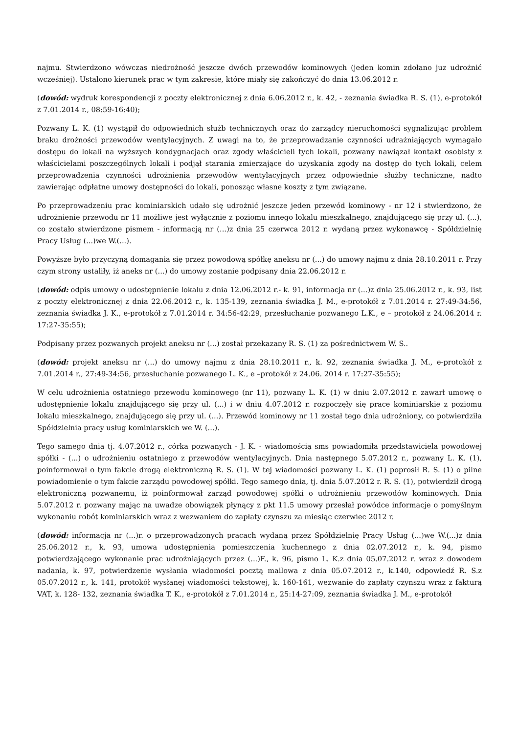najmu. Stwierdzono wówczas niedrożność jeszcze dwóch przewodów kominowych (jeden komin zdołano juz udrożnić wcześniej). Ustalono kierunek prac w tym zakresie, które miały się zakończyć do dnia 13.06.2012 r.
(dowód: wydruk korespondencji z poczty elektronicznej z dnia 6.06.2012 r., k. 42, - zeznania świadka R. S. (1), e-protokół z 7.01.2014 r., 08:59-16:40);
Pozwany L. K. (1) wystąpił do odpowiednich służb technicznych oraz do zarządcy nieruchomości sygnalizując problem braku drożności przewodów wentylacyjnych. Z uwagi na to, że przeprowadzanie czynności udrażniających wymagało dostępu do lokali na wyższych kondygnacjach oraz zgody właścicieli tych lokali, pozwany nawiązał kontakt osobisty z właścicielami poszczególnych lokali i podjął starania zmierzające do uzyskania zgody na dostęp do tych lokali, celem przeprowadzenia czynności udrożnienia przewodów wentylacyjnych przez odpowiednie służby techniczne, nadto zawierając odpłatne umowy dostępności do lokali, ponosząc własne koszty z tym związane.
Po przeprowadzeniu prac kominiarskich udało się udrożnić jeszcze jeden przewód kominowy - nr 12 i stwierdzono, że udrożnienie przewodu nr 11 możliwe jest wyłącznie z poziomu innego lokalu mieszkalnego, znajdującego się przy ul. (...), co zostało stwierdzone pismem - informacją nr (...)z dnia 25 czerwca 2012 r. wydaną przez wykonawcę - Spółdzielnię Pracy Usług (...)we W.(...).
Powyższe było przyczyną domagania się przez powodową spółkę aneksu nr (...) do umowy najmu z dnia 28.10.2011 r. Przy czym strony ustaliły, iż aneks nr (...) do umowy zostanie podpisany dnia 22.06.2012 r.
(dowód: odpis umowy o udostępnienie lokalu z dnia 12.06.2012 r.- k. 91, informacja nr (...)z dnia 25.06.2012 r., k. 93, list z poczty elektronicznej z dnia 22.06.2012 r., k. 135-139, zeznania świadka J. M., e-protokół z 7.01.2014 r. 27:49-34:56, zeznania świadka J. K., e-protokół z 7.01.2014 r. 34:56-42:29, przesłuchanie pozwanego L.K., e – protokół z 24.06.2014 r. 17:27-35:55);
Podpisany przez pozwanych projekt aneksu nr (...) został przekazany R. S. (1) za pośrednictwem W. S..
(dowód: projekt aneksu nr (...) do umowy najmu z dnia 28.10.2011 r., k. 92, zeznania świadka J. M., e-protokół z 7.01.2014 r., 27:49-34:56, przesłuchanie pozwanego L. K., e –protokół z 24.06. 2014 r. 17:27-35:55);
W celu udrożnienia ostatniego przewodu kominowego (nr 11), pozwany L. K. (1) w dniu 2.07.2012 r. zawarł umowę o udostępnienie lokalu znajdującego się przy ul. (...) i w dniu 4.07.2012 r. rozpoczęły się prace kominiarskie z poziomu lokalu mieszkalnego, znajdującego się przy ul. (...). Przewód kominowy nr 11 został tego dnia udrożniony, co potwierdziła Spółdzielnia pracy usług kominiarskich we W. (...).
Tego samego dnia tj. 4.07.2012 r., córka pozwanych - J. K. - wiadomością sms powiadomiła przedstawiciela powodowej spółki - (...) o udrożnieniu ostatniego z przewodów wentylacyjnych. Dnia następnego 5.07.2012 r., pozwany L. K. (1), poinformował o tym fakcie drogą elektroniczną R. S. (1). W tej wiadomości pozwany L. K. (1) poprosił R. S. (1) o pilne powiadomienie o tym fakcie zarządu powodowej spółki. Tego samego dnia, tj. dnia 5.07.2012 r. R. S. (1), potwierdził drogą elektroniczną pozwanemu, iż poinformował zarząd powodowej spółki o udrożnieniu przewodów kominowych. Dnia 5.07.2012 r. pozwany mając na uwadze obowiązek płynący z pkt 11.5 umowy przesłał powódce informacje o pomyślnym wykonaniu robót kominiarskich wraz z wezwaniem do zapłaty czynszu za miesiąc czerwiec 2012 r.
(dowód: informacja nr (...)r. o przeprowadzonych pracach wydaną przez Spółdzielnię Pracy Usług (...)we W.(...)z dnia 25.06.2012 r., k. 93, umowa udostępnienia pomieszczenia kuchennego z dnia 02.07.2012 r., k. 94, pismo potwierdzającego wykonanie prac udrożniających przez (...)F., k. 96, pismo L. K.z dnia 05.07.2012 r. wraz z dowodem nadania, k. 97, potwierdzenie wysłania wiadomości pocztą mailowa z dnia 05.07.2012 r., k.140, odpowiedź R. S.z 05.07.2012 r., k. 141, protokół wysłanej wiadomości tekstowej, k. 160-161, wezwanie do zapłaty czynszu wraz z fakturą VAT, k. 128- 132, zeznania świadka T. K., e-protokół z 7.01.2014 r., 25:14-27:09, zeznania świadka J. M., e-protokół